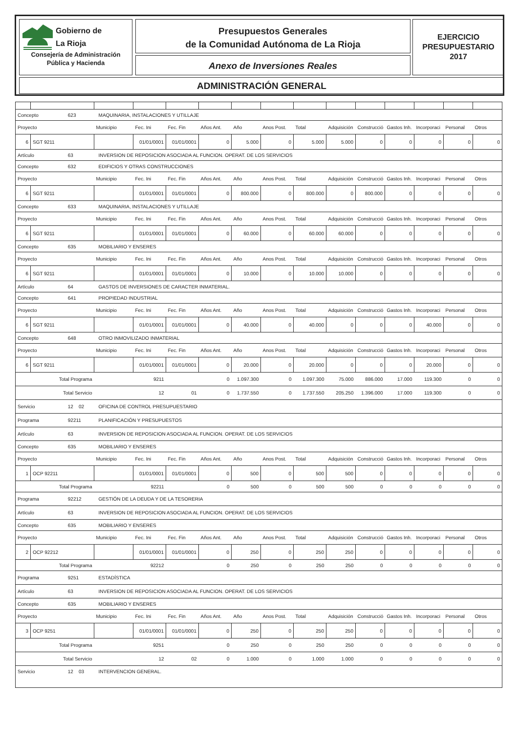Gobierno de
La Rioja
Consejería de Administración
Pública y Hacienda
Presupuestos Generales
de la Comunidad Autónoma de La Rioja
Anexo de Inversiones Reales
EJERCICIO
PRESUPUESTARIO
2017
ADMINISTRACIÓN GENERAL
| Concepto 623 MAQUINARIA, INSTALACIONES Y UTILLAJE | | | | | | | | | | | | | | |
| Proyecto | | Municipio | Fec. Ini | Fec. Fin | Años Ant. | Año | Anos Post. | Total | Adquisición | Construcció | Gastos Inh. | Incorporaci | Personal | Otros |
| 6 | SGT 9211 | | 01/01/0001 | 01/01/0001 | 0 | 5.000 | 0 | 5.000 | 5.000 | 0 | 0 | 0 | 0 | 0 |
| Artículo 63 INVERSION DE REPOSICION ASOCIADA AL FUNCION. OPERAT. DE LOS SERVICIOS | | | | | | | | | | | | | | |
| Concepto 632 EDIFICIOS Y OTRAS CONSTRUCCIONES | | | | | | | | | | | | | | |
| Proyecto | | Municipio | Fec. Ini | Fec. Fin | Años Ant. | Año | Anos Post. | Total | Adquisición | Construcció | Gastos Inh. | Incorporaci | Personal | Otros |
| 6 | SGT 9211 | | 01/01/0001 | 01/01/0001 | 0 | 800.000 | 0 | 800.000 | 0 | 800.000 | 0 | 0 | 0 | 0 |
| Concepto 633 MAQUINARIA, INSTALACIONES Y UTILLAJE | | | | | | | | | | | | | | |
| Proyecto | | Municipio | Fec. Ini | Fec. Fin | Años Ant. | Año | Anos Post. | Total | Adquisición | Construcció | Gastos Inh. | Incorporaci | Personal | Otros |
| 6 | SGT 9211 | | 01/01/0001 | 01/01/0001 | 0 | 60.000 | 0 | 60.000 | 60.000 | 0 | 0 | 0 | 0 | 0 |
| Concepto 635 MOBILIARIO Y ENSERES | | | | | | | | | | | | | | |
| Proyecto | | Municipio | Fec. Ini | Fec. Fin | Años Ant. | Año | Anos Post. | Total | Adquisición | Construcció | Gastos Inh. | Incorporaci | Personal | Otros |
| 6 | SGT 9211 | | 01/01/0001 | 01/01/0001 | 0 | 10.000 | 0 | 10.000 | 10.000 | 0 | 0 | 0 | 0 | 0 |
| Artículo 64 GASTOS DE INVERSIONES DE CARACTER INMATERIAL. | | | | | | | | | | | | | | |
| Concepto 641 PROPIEDAD INDUSTRIAL | | | | | | | | | | | | | | |
| Proyecto | | Municipio | Fec. Ini | Fec. Fin | Años Ant. | Año | Anos Post. | Total | Adquisición | Construcció | Gastos Inh. | Incorporaci | Personal | Otros |
| 6 | SGT 9211 | | 01/01/0001 | 01/01/0001 | 0 | 40.000 | 0 | 40.000 | 0 | 0 | 0 | 40.000 | 0 | 0 |
| Concepto 648 OTRO INMOVILIZADO INMATERIAL | | | | | | | | | | | | | | |
| Proyecto | | Municipio | Fec. Ini | Fec. Fin | Años Ant. | Año | Anos Post. | Total | Adquisición | Construcció | Gastos Inh. | Incorporaci | Personal | Otros |
| 6 | SGT 9211 | | 01/01/0001 | 01/01/0001 | 0 | 20.000 | 0 | 20.000 | 0 | 0 | 0 | 20.000 | 0 | 0 |
| Total Programa | | | 9211 | | 0 | 1.097.300 | 0 | 1.097.300 | 75.000 | 886.000 | 17.000 | 119.300 | 0 | 0 |
| Total Servicio | | | 12 | 01 | 0 | 1.737.550 | 0 | 1.737.550 | 205.250 | 1.396.000 | 17.000 | 119.300 | 0 | 0 |
| Servicio 12 02 OFICINA DE CONTROL PRESUPUESTARIO | | | | | | | | | | | | | | |
| Programa 92211 PLANIFICACIÓN Y PRESUPUESTOS | | | | | | | | | | | | | | |
| Artículo 63 INVERSION DE REPOSICION ASOCIADA AL FUNCION. OPERAT. DE LOS SERVICIOS | | | | | | | | | | | | | | |
| Concepto 635 MOBILIARIO Y ENSERES | | | | | | | | | | | | | | |
| Proyecto | | Municipio | Fec. Ini | Fec. Fin | Años Ant. | Año | Anos Post. | Total | Adquisición | Construcció | Gastos Inh. | Incorporaci | Personal | Otros |
| 1 | OCP 92211 | | 01/01/0001 | 01/01/0001 | 0 | 500 | 0 | 500 | 500 | 0 | 0 | 0 | 0 | 0 |
| Total Programa | | | 92211 | | 0 | 500 | 0 | 500 | 500 | 0 | 0 | 0 | 0 | 0 |
| Programa 92212 GESTIÓN DE LA DEUDA Y DE LA TESORERIA | | | | | | | | | | | | | | |
| Artículo 63 INVERSION DE REPOSICION ASOCIADA AL FUNCION. OPERAT. DE LOS SERVICIOS | | | | | | | | | | | | | | |
| Concepto 635 MOBILIARIO Y ENSERES | | | | | | | | | | | | | | |
| Proyecto | | Municipio | Fec. Ini | Fec. Fin | Años Ant. | Año | Anos Post. | Total | Adquisición | Construcció | Gastos Inh. | Incorporaci | Personal | Otros |
| 2 | OCP 92212 | | 01/01/0001 | 01/01/0001 | 0 | 250 | 0 | 250 | 250 | 0 | 0 | 0 | 0 | 0 |
| Total Programa | | | 92212 | | 0 | 250 | 0 | 250 | 250 | 0 | 0 | 0 | 0 | 0 |
| Programa 9251 ESTADÍSTICA | | | | | | | | | | | | | | |
| Artículo 63 INVERSION DE REPOSICION ASOCIADA AL FUNCION. OPERAT. DE LOS SERVICIOS | | | | | | | | | | | | | | |
| Concepto 635 MOBILIARIO Y ENSERES | | | | | | | | | | | | | | |
| Proyecto | | Municipio | Fec. Ini | Fec. Fin | Años Ant. | Año | Anos Post. | Total | Adquisición | Construcció | Gastos Inh. | Incorporaci | Personal | Otros |
| 3 | OCP 9251 | | 01/01/0001 | 01/01/0001 | 0 | 250 | 0 | 250 | 250 | 0 | 0 | 0 | 0 | 0 |
| Total Programa | | | 9251 | | 0 | 250 | 0 | 250 | 250 | 0 | 0 | 0 | 0 | 0 |
| Total Servicio | | | 12 | 02 | 0 | 1.000 | 0 | 1.000 | 1.000 | 0 | 0 | 0 | 0 | 0 |
| Servicio 12 03 INTERVENCION GENERAL. | | | | | | | | | | | | | | |